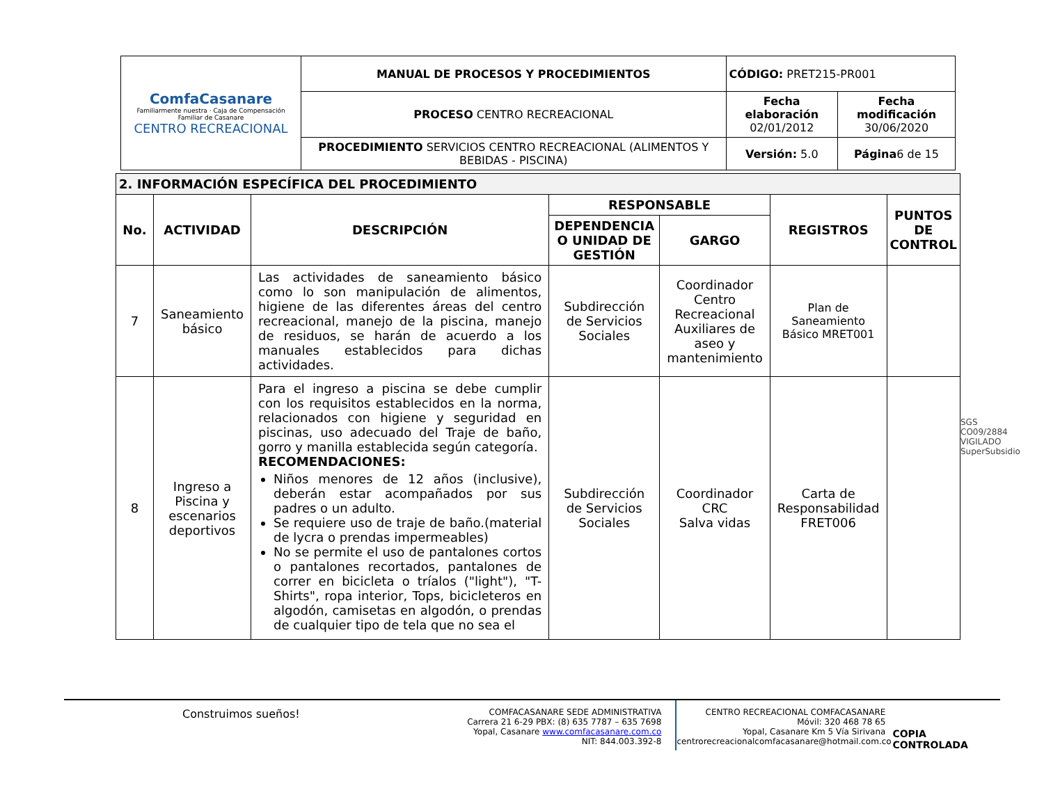| ComfaCasanare Familiarmente nuestra · Caja de Compensación Familiar de Casanare CENTRO RECREACIONAL | MANUAL DE PROCESOS Y PROCEDIMIENTOS | CÓDIGO: PRET215-PR001 | |
| | PROCESO CENTRO RECREACIONAL | Fecha elaboración 02/01/2012 | Fecha modificación 30/06/2020 |
| | PROCEDIMIENTO SERVICIOS CENTRO RECREACIONAL (ALIMENTOS Y BEBIDAS - PISCINA) | Versión: 5.0 | Página 6 de 15 |
| 2. INFORMACIÓN ESPECÍFICA DEL PROCEDIMIENTO | | | | | | |
| --- | --- | --- | --- | --- | --- | --- |
| No. | ACTIVIDAD | DESCRIPCIÓN | RESPONSABLE | | REGISTROS | PUNTOS DE CONTROL |
| | | | DEPENDENCIA O UNIDAD DE GESTIÓN | GARGO | | |
| 7 | Saneamiento básico | Las actividades de saneamiento básico como lo son manipulación de alimentos, higiene de las diferentes áreas del centro recreacional, manejo de la piscina, manejo de residuos, se harán de acuerdo a los manuales establecidos para dichas actividades. | Subdirección de Servicios Sociales | Coordinador Centro Recreacional Auxiliares de aseo y mantenimiento | Plan de Saneamiento Básico MRET001 | |
| 8 | Ingreso a Piscina y escenarios deportivos | Para el ingreso a piscina se debe cumplir con los requisitos establecidos en la norma, relacionados con higiene y seguridad en piscinas, uso adecuado del Traje de baño, gorro y manilla establecida según categoría. RECOMENDACIONES: Niños menores de 12 años (inclusive), deberán estar acompañados por sus padres o un adulto. Se requiere uso de traje de baño.(material de lycra o prendas impermeables) No se permite el uso de pantalones cortos o pantalones recortados, pantalones de correr en bicicleta o tríalos ("light"), "T-Shirts", ropa interior, Tops, bicicleteros en algodón, camisetas en algodón, o prendas de cualquier tipo de tela que no sea el | Subdirección de Servicios Sociales | Coordinador CRC Salva vidas | Carta de Responsabilidad FRET006 | |
SGS
CO09/2884
VIGILADO SuperSubsidio
Construimos sueños!
COMFACASANARE SEDE ADMINISTRATIVA
Carrera 21 6-29 PBX: (8) 635 7787 – 635 7698
Yopal, Casanare www.comfacasanare.com.co
NIT: 844.003.392-8
CENTRO RECREACIONAL COMFACASANARE
Móvil: 320 468 78 65
Yopal, Casanare Km 5 Vía Sirivana
centrorecreacionalcomfacasanare@hotmail.com.co
COPIA CONTROLADA